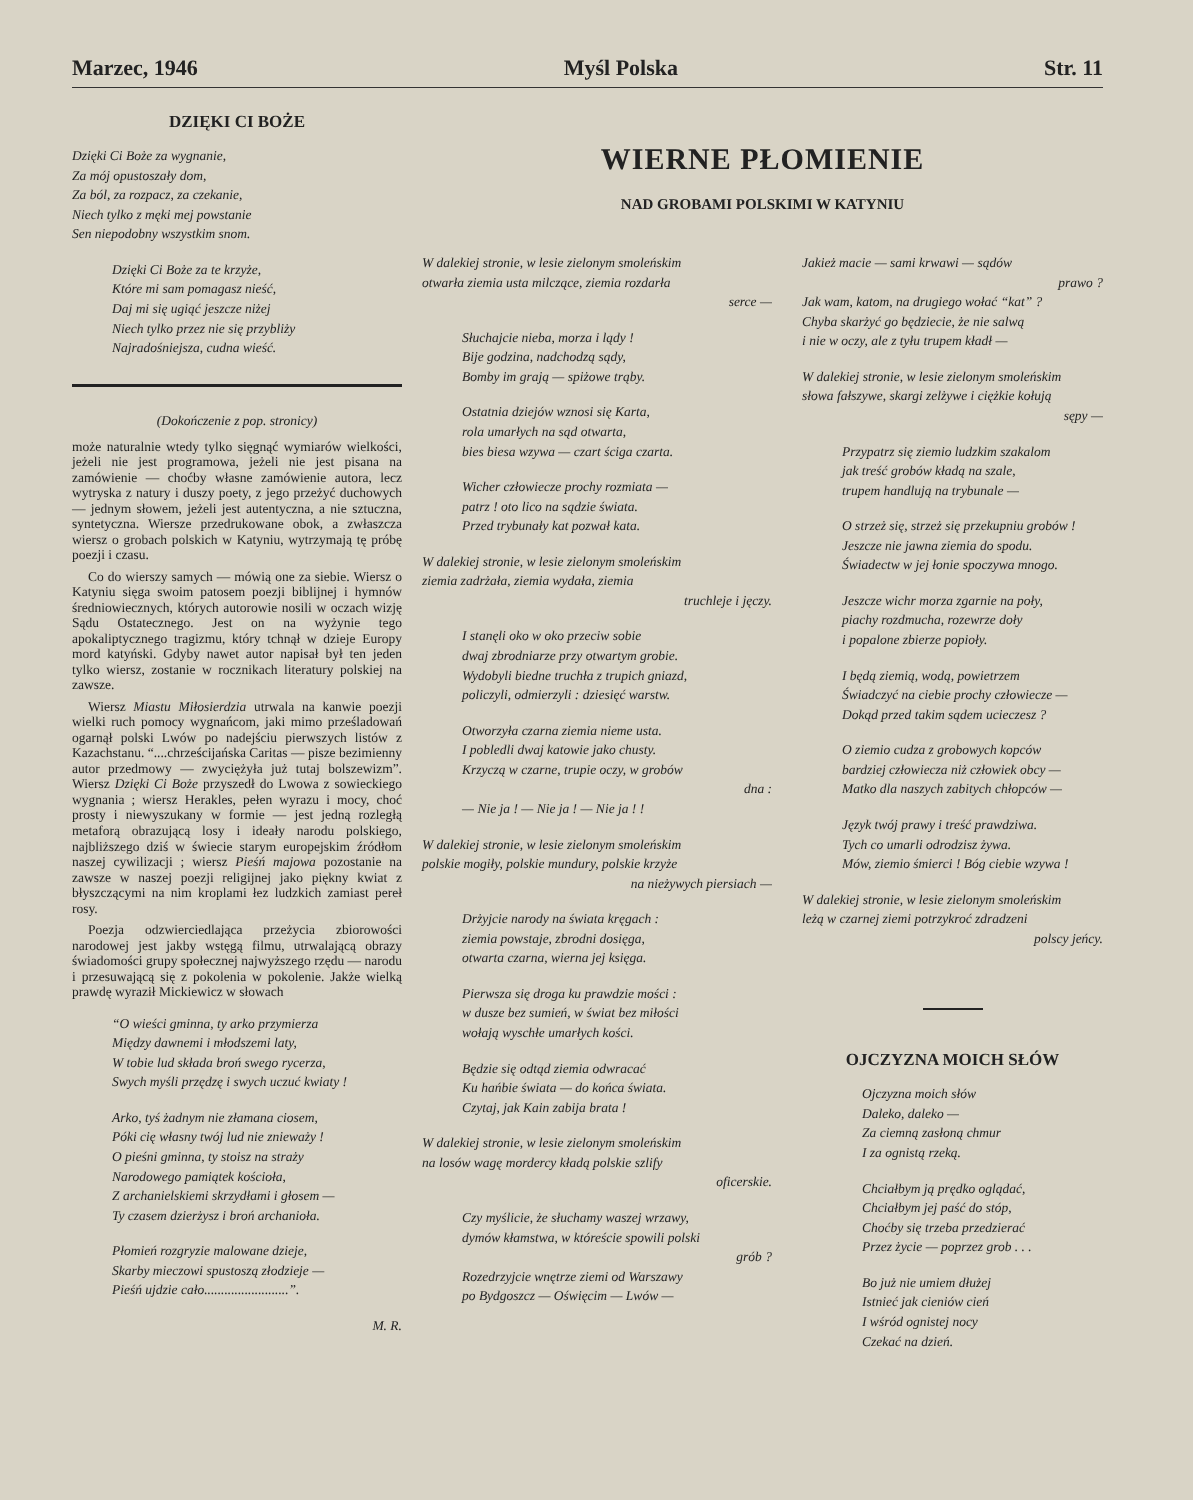Marzec, 1946 Myśl Polska Str. 11
DZIĘKI CI BOŻE
Dzięki Ci Boże za wygnanie,
Za mój opustoszały dom,
Za ból, za rozpacz, za czekanie,
Niech tylko z męki mej powstanie
Sen niepodobny wszystkim snom.
Dzięki Ci Boże za te krzyże,
Które mi sam pomagasz nieść,
Daj mi się ugiąć jeszcze niżej
Niech tylko przez nie się przybliży
Najradośniejsza, cudna wieść.
(Dokończenie z pop. stronicy)
może naturalnie wtedy tylko sięgnąć wymiarów wielkości, jeżeli nie jest programowa, jeżeli nie jest pisana na zamówienie — choćby własne zamówienie autora, lecz wytryska z natury i duszy poety, z jego przeżyć duchowych — jednym słowem, jeżeli jest autentyczna, a nie sztuczna, syntetyczna. Wiersze przedrukowane obok, a zwłaszcza wiersz o grobach polskich w Katyniu, wytrzymają tę próbę poezji i czasu.
Co do wierszy samych — mówią one za siebie. Wiersz o Katyniu sięga swoim patosem poezji biblijnej i hymnów średniowiecznych, których autorowie nosili w oczach wizję Sądu Ostatecznego. Jest on na wyżynie tego apokaliptycznego tragizmu, który tchnął w dzieje Europy mord katyński. Gdyby nawet autor napisał był ten jeden tylko wiersz, zostanie w rocznikach literatury polskiej na zawsze.
Wiersz Miastu Miłosierdzia utrwala na kanwie poezji wielki ruch pomocy wygnańcom, jaki mimo prześladowań ogarnął polski Lwów po nadejściu pierwszych listów z Kazachstanu. “....chrześcijańska Caritas — pisze bezimienny autor przedmowy — zwyciężyła już tutaj bolszewizm”. Wiersz Dzięki Ci Boże przyszedł do Lwowa z sowieckiego wygnania ; wiersz Herakles, pełen wyrazu i mocy, choć prosty i niewyszukany w formie — jest jedną rozległą metaforą obrazującą losy i ideały narodu polskiego, najbliższego dziś w świecie starym europejskim źródłom naszej cywilizacji ; wiersz Pieśń majowa pozostanie na zawsze w naszej poezji religijnej jako piękny kwiat z błyszczącymi na nim kroplami łez ludzkich zamiast pereł rosy.
Poezja odzwierciedlająca przeżycia zbiorowości narodowej jest jakby wstęgą filmu, utrwalającą obrazy świadomości grupy społecznej najwyższego rzędu — narodu i przesuwającą się z pokolenia w pokolenie. Jakże wielką prawdę wyraził Mickiewicz w słowach
“O wieści gminna, ty arko przymierza
Między dawnemi i młodszemi laty,
W tobie lud składa broń swego rycerza,
Swych myśli przędzę i swych uczuć kwiaty !
Arko, tyś żadnym nie złamana ciosem,
Póki cię własny twój lud nie znieważy !
O pieśni gminna, ty stoisz na straży
Narodowego pamiątek kościoła,
Z archanielskiemi skrzydłami i głosem —
Ty czasem dzierżysz i broń archanioła.
Płomień rozgryzie malowane dzieje,
Skarby mieczowi spustoszą złodzieje —
Pieśń ujdzie cało.........................”.
M. R.
WIERNE PŁOMIENIE
NAD GROBAMI POLSKIMI W KATYNIU
W dalekiej stronie, w lesie zielonym smoleńskim
otwarła ziemia usta milczące, ziemia rozdarła
serce —
Słuchajcie nieba, morza i lądy !
Bije godzina, nadchodzą sądy,
Bomby im grają — spiżowe trąby.
Ostatnia dziejów wznosi się Karta,
rola umarłych na sąd otwarta,
bies biesa wzywa — czart ściga czarta.
Wicher człowiecze prochy rozmiata —
patrz ! oto lico na sądzie świata.
Przed trybunały kat pozwał kata.
W dalekiej stronie, w lesie zielonym smoleńskim
ziemia zadrżała, ziemia wydała, ziemia
truchleje i jęczy.
I stanęli oko w oko przeciw sobie
dwaj zbrodniarze przy otwartym grobie.
Wydobyli biedne truchła z trupich gniazd,
policzyli, odmierzyli : dziesięć warstw.
Otworzyła czarna ziemia nieme usta.
I pobledli dwaj katowie jako chusty.
Krzyczą w czarne, trupie oczy, w grobów
dna :
— Nie ja ! — Nie ja ! — Nie ja ! !
W dalekiej stronie, w lesie zielonym smoleńskim
polskie mogiły, polskie mundury, polskie krzyże
na nieżywych piersiach —
Drżyjcie narody na świata kręgach :
ziemia powstaje, zbrodni dosięga,
otwarta czarna, wierna jej księga.
Pierwsza się droga ku prawdzie mości :
w dusze bez sumień, w świat bez miłości
wołają wyschłe umarłych kości.
Będzie się odtąd ziemia odwracać
Ku hańbie świata — do końca świata.
Czytaj, jak Kain zabija brata !
W dalekiej stronie, w lesie zielonym smoleńskim
na losów wagę mordercy kładą polskie szlify
oficerskie.
Czy myślicie, że słuchamy waszej wrzawy,
dymów kłamstwa, w któreście spowili polski
grób ?
Rozedrzyjcie wnętrze ziemi od Warszawy
po Bydgoszcz — Oświęcim — Lwów —
Jakież macie — sami krwawi — sądów
prawo ?
Jak wam, katom, na drugiego wołać “kat” ?
Chyba skarżyć go będziecie, że nie salwą
i nie w oczy, ale z tyłu trupem kładł —
W dalekiej stronie, w lesie zielonym smoleńskim
słowa fałszywe, skargi zelżywe i ciężkie kołują
sępy —
Przypatrz się ziemio ludzkim szakalom
jak treść grobów kładą na szale,
trupem handlują na trybunale —
O strzeż się, strzeż się przekupniu grobów !
Jeszcze nie jawna ziemia do spodu.
Świadectw w jej łonie spoczywa mnogo.
Jeszcze wichr morza zgarnie na poły,
piachy rozdmucha, rozewrze doły
i popalone zbierze popioły.
I będą ziemią, wodą, powietrzem
Świadczyć na ciebie prochy człowiecze —
Dokąd przed takim sądem ucieczesz ?
O ziemio cudza z grobowych kopców
bardziej człowiecza niż człowiek obcy —
Matko dla naszych zabitych chłopców —
Język twój prawy i treść prawdziwa.
Tych co umarli odrodzisz żywa.
Mów, ziemio śmierci ! Bóg ciebie wzywa !
W dalekiej stronie, w lesie zielonym smoleńskim
leżą w czarnej ziemi potrzykroć zdradzeni
polscy jeńcy.
OJCZYZNA MOICH SŁÓW
Ojczyzna moich słów
Daleko, daleko —
Za ciemną zasłoną chmur
I za ognistą rzeką.
Chciałbym ją prędko oglądać,
Chciałbym jej paść do stóp,
Choćby się trzeba przedzierać
Przez życie — poprzez grob . . .
Bo już nie umiem dłużej
Istnieć jak cieniów cień
I wśród ognistej nocy
Czekać na dzień.